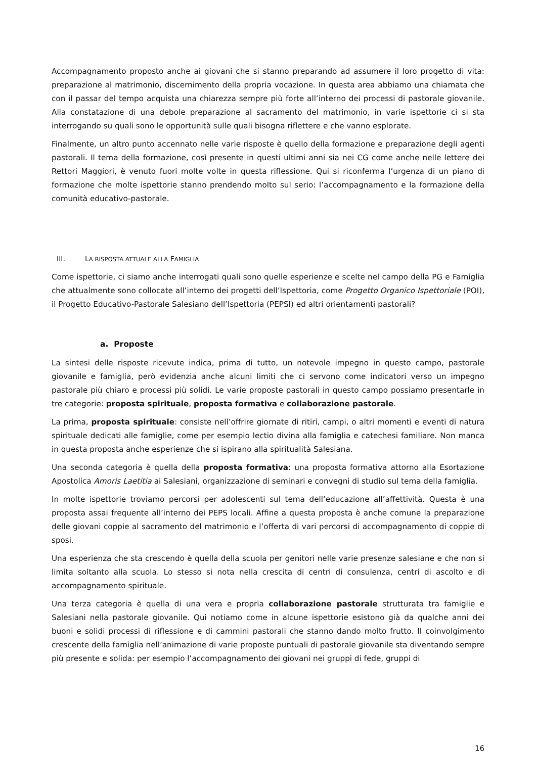Accompagnamento proposto anche ai giovani che si stanno preparando ad assumere il loro progetto di vita: preparazione al matrimonio, discernimento della propria vocazione. In questa area abbiamo una chiamata che con il passar del tempo acquista una chiarezza sempre più forte all’interno dei processi di pastorale giovanile. Alla constatazione di una debole preparazione al sacramento del matrimonio, in varie ispettorie ci si sta interrogando su quali sono le opportunità sulle quali bisogna riflettere e che vanno esplorate.
Finalmente, un altro punto accennato nelle varie risposte è quello della formazione e preparazione degli agenti pastorali. Il tema della formazione, così presente in questi ultimi anni sia nei CG come anche nelle lettere dei Rettori Maggiori, è venuto fuori molte volte in questa riflessione. Qui si riconferma l’urgenza di un piano di formazione che molte ispettorie stanno prendendo molto sul serio: l’accompagnamento e la formazione della comunità educativo-pastorale.
III. LA RISPOSTA ATTUALE ALLA FAMIGLIA
Come ispettorie, ci siamo anche interrogati quali sono quelle esperienze e scelte nel campo della PG e Famiglia che attualmente sono collocate all’interno dei progetti dell’Ispettoria, come Progetto Organico Ispettoriale (POI), il Progetto Educativo-Pastorale Salesiano dell’Ispettoria (PEPSI) ed altri orientamenti pastorali?
a. Proposte
La sintesi delle risposte ricevute indica, prima di tutto, un notevole impegno in questo campo, pastorale giovanile e famiglia, però evidenzia anche alcuni limiti che ci servono come indicatori verso un impegno pastorale più chiaro e processi più solidi. Le varie proposte pastorali in questo campo possiamo presentarle in tre categorie: proposta spirituale, proposta formativa e collaborazione pastorale.
La prima, proposta spirituale: consiste nell’offrire giornate di ritiri, campi, o altri momenti e eventi di natura spirituale dedicati alle famiglie, come per esempio lectio divina alla famiglia e catechesi familiare. Non manca in questa proposta anche esperienze che si ispirano alla spiritualità Salesiana.
Una seconda categoria è quella della proposta formativa: una proposta formativa attorno alla Esortazione Apostolica Amoris Laetitia ai Salesiani, organizzazione di seminari e convegni di studio sul tema della famiglia.
In molte ispettorie troviamo percorsi per adolescenti sul tema dell’educazione all’affettività. Questa è una proposta assai frequente all’interno dei PEPS locali. Affine a questa proposta è anche comune la preparazione delle giovani coppie al sacramento del matrimonio e l’offerta di vari percorsi di accompagnamento di coppie di sposi.
Una esperienza che sta crescendo è quella della scuola per genitori nelle varie presenze salesiane e che non si limita soltanto alla scuola. Lo stesso si nota nella crescita di centri di consulenza, centri di ascolto e di accompagnamento spirituale.
Una terza categoria è quella di una vera e propria collaborazione pastorale strutturata tra famiglie e Salesiani nella pastorale giovanile. Qui notiamo come in alcune ispettorie esistono già da qualche anni dei buoni e solidi processi di riflessione e di cammini pastorali che stanno dando molto frutto. Il coinvolgimento crescente della famiglia nell’animazione di varie proposte puntuali di pastorale giovanile sta diventando sempre più presente e solida: per esempio l’accompagnamento dei giovani nei gruppi di fede, gruppi di
16